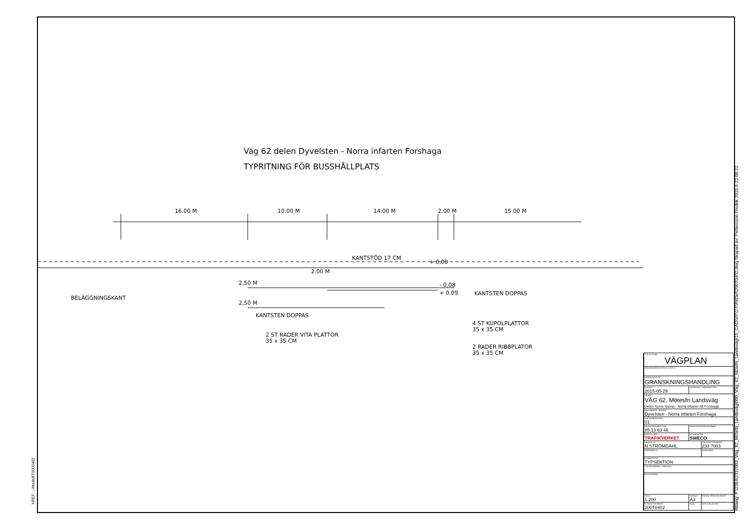Väg 62 delen Dyvelsten - Norra infarten Forshaga
TYPRITNING FÖR BUSSHÅLLPLATS
16.00 M
10.00 M
14.00 M
2.00 M
15.00 M
KANTSTÖD 17 CM
+ 0,00
2.00 M
- 0,08
+ 0,09
BELÄGGNINGSKANT
KANTSTEN DOPPAS
KANTSTEN DOPPAS
4 ST KUPOLPLATTOR
35 x 35 CM
2 ST RADER VITA PLATTOR
35 x 35 CM
2 RADER RIBBPLATOR
35 x 35 CM
2,50 M
2,50 M
| TYP AV PLAN VÄGPLAN | | |
| GRANSKNINGSSTATUS / SYFTE | | |
| HANDLINGSTYP GRANSKNINGSHANDLING | | |
| DATUM 2015-05-29 | LEVERANS / ÄNDRINGS-PM | |
| OBJEKT VÄG 62, Mötesfri Landsväg Delen Norra Sanna - Norra infarten till Forshaga | | |
| DELOMRÅDE / BANDEL Dyvelsten - Norra infarten Forshaga | | |
| ANLÄGGNINGSDEL 01 | | |
| OBJEKTNUMMER / KM 85 13 63 46 | KONSTRUKTIONSNUMMER | |
| BESTÄLLARE TRAFIKVERKET | LEVERANTÖR SWECO | |
| SKAPAD AV N.STRÖMDAHL | | UPPDRAGSNUMMER 233 7003 |
| GODKÄND AV | | AVDELNING |
| RITNINGSTYP TYPSEKTION | | |
| TEKNIKOMRÅDE / INNEHÅLL | | |
| BESKRIVNING | | |
| SKALA 1:200 | FORMAT A3 | FÖRVALTNINGSNUMMER |
| RITNINGSNUMMER 200T0402 | BLAD | NÄSTA BLAD BET |
Ritning: P:\2364\2337003_Väg_62_Mötefri_Landsväg\000_Väg_62_Mötefri_Landsväg\15_CAD\VP\1\T\RitDef\200T0402.dwg Skapad av: Pettersson Fredrik 2015 6 22 08:22
XREF: ..\Modell\T0000402